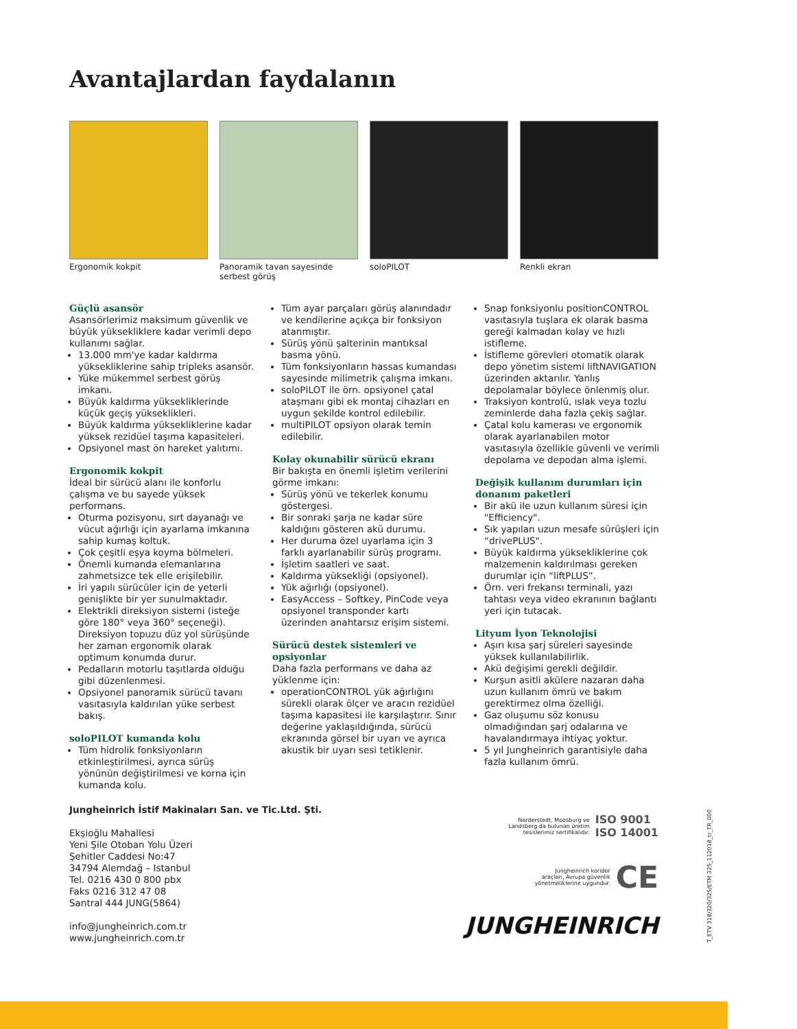Avantajlardan faydalanın
Ergonomik kokpit Panoramik tavan sayesinde serbest görüş
soloPILOT Renkli ekran
Güçlü asansör
Asansörlerimiz maksimum güvenlik ve büyük yüksekliklere kadar verimli depo kullanımı sağlar.
13.000 mm'ye kadar kaldırma yükseklik­lerine sahip tripleks asansör.
Yüke mükemmel serbest görüş imkanı.
Büyük kaldırma yüksekliklerinde küçük geçiş yükseklikleri.
Büyük kaldırma yüksekliklerine kadar yüksek rezidüel taşıma kapasiteleri.
Opsiyonel mast ön hareket yalıtımı.
Ergonomik kokpit
İdeal bir sürücü alanı ile konforlu çalışma ve bu sayede yüksek performans.
Oturma pozisyonu, sırt dayanağı ve vücut ağırlığı için ayarlama imkanına sahip kumaş koltuk.
Çok çeşitli eşya koyma bölmeleri.
Önemli kumanda elemanlarına zahmetsizce tek elle erişilebilir.
İri yapılı sürücüler için de yeterli genişlikte bir yer sunulmaktadır.
Elektrikli direksiyon sistemi (isteğe göre 180° veya 360° seçeneği). Direksiyon topuzu düz yol sürüşünde her zaman ergonomik olarak optimum konumda durur.
Pedalların motorlu taşıtlarda olduğu gibi düzenlenmesi.
Opsiyonel panoramik sürücü tavanı vasıtasıyla kaldırılan yüke serbest bakış.
soloPILOT kumanda kolu
Tüm hidrolik fonksiyonların etkinleştirilmesi, ayrıca sürüş yönünün değiştirilmesi ve korna için kumanda kolu.
Tüm ayar parçaları görüş alanındadır ve kendilerine açıkça bir fonksiyon atanmıştır.
Sürüş yönü şalterinin mantıksal basma yönü.
Tüm fonksiyonların hassas kumandası sayesinde milimetrik çalışma imkanı.
soloPILOT ile örn. opsiyonel çatal ataşmanı gibi ek montaj cihazları en uygun şekilde kontrol edilebilir.
multiPILOT opsiyon olarak temin edilebilir.
Kolay okunabilir sürücü ekranı
Bir bakışta en önemli işletim verilerini görme imkanı:
Sürüş yönü ve tekerlek konumu göstergesi.
Bir sonraki şarja ne kadar süre kaldığını gösteren akü durumu.
Her duruma özel uyarlama için 3 farklı ayarlanabilir sürüş programı.
İşletim saatleri ve saat.
Kaldırma yüksekliği (opsiyonel).
Yük ağırlığı (opsiyonel).
EasyAccess – Softkey, PinCode veya opsiyonel transponder kartı üzerinden anahtarsız erişim sistemi.
Sürücü destek sistemleri ve opsiyonlar
Daha fazla performans ve daha az yüklenme için:
operationCONTROL yük ağırlığını sürekli olarak ölçer ve aracın rezidüel taşıma kapasitesi ile karşılaştırır. Sınır değerine yaklaşıldığında, sürücü ekranında görsel bir uyarı ve ayrıca akustik bir uyarı sesi tetiklenir.
Snap fonksiyonlu positionCONTROL vasıtasıyla tuşlara ek olarak basma gereği kalmadan kolay ve hızlı istifleme.
İstifleme görevleri otomatik olarak depo yönetim sistemi liftNAVIGATION üzerinden aktarılır. Yanlış depolamalar böylece önlenmiş olur.
Traksiyon kontrolü, ıslak veya tozlu zeminlerde daha fazla çekiş sağlar.
Çatal kolu kamerası ve ergonomik olarak ayarlanabilen motor vasıtasıyla özellikle güvenli ve verimli depolama ve depodan alma işlemi.
Değişik kullanım durumları için donanım paketleri
Bir akü ile uzun kullanım süresi için "Efficiency".
Sık yapılan uzun mesafe sürüşleri için “drivePLUS".
Büyük kaldırma yüksekliklerine çok malzemenin kaldırılması gereken durumlar için “liftPLUS”.
Örn. veri frekansı terminali, yazı tahtası veya video ekranının bağlantı yeri için tutacak.
Lityum İyon Teknolojisi
Aşırı kısa şarj süreleri sayesinde yüksek kullanılabilirlik.
Akü değişimi gerekli değildir.
Kurşun asitli akülere nazaran daha uzun kullanım ömrü ve bakım gerektirmez olma özelliği.
Gaz oluşumu söz konusu olmadığından şarj odalarına ve havalandırmaya ihtiyaç yoktur.
5 yıl Jungheinrich garantisiyle daha fazla kullanım ömrü.
Jungheinrich İstif Makinaları San. ve Tic.Ltd. Şti.
Ekşioğlu Mahallesi
Yeni Şile Otoban Yolu Üzeri
Şehitler Caddesi No:47
34794 Alemdağ – Istanbul
Tel. 0216 430 0 800 pbx
Faks 0216 312 47 08
Santral 444 JUNG(5864)
info@jungheinrich.com.tr
www.jungheinrich.com.tr
Norderstedt, Moosburg ve
Landsberg da bulunan üretim
tesislerimiz sertifikalıdır. ISO 9001
ISO 14001
Jungheinrich koridor
araçları, Avrupa güvenlik
yönetmeliklerine uygundur. CE
JUNGHEINRICH
T_ETV 318/320/325/ETM 325_112018_tr_TR_000